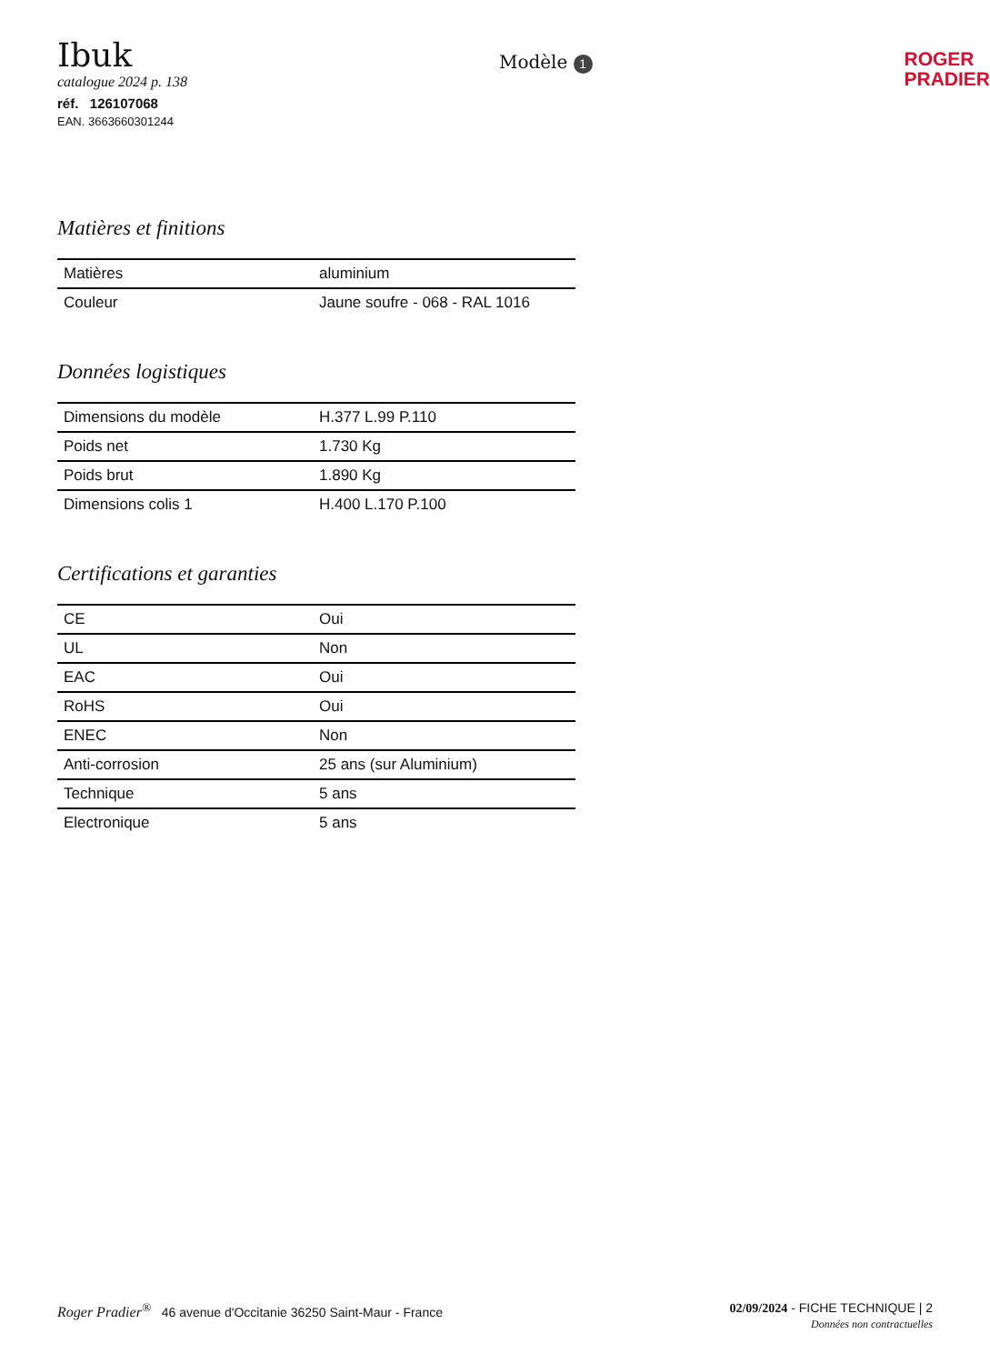Ibuk
catalogue 2024 p. 138
réf. 126107068
EAN. 3663660301244
Modèle 1
ROGER
PRADIER
Matières et finitions
| Matières | aluminium |
| Couleur | Jaune soufre - 068 - RAL 1016 |
Données logistiques
| Dimensions du modèle | H.377 L.99 P.110 |
| Poids net | 1.730 Kg |
| Poids brut | 1.890 Kg |
| Dimensions colis 1 | H.400 L.170 P.100 |
Certifications et garanties
| CE | Oui |
| UL | Non |
| EAC | Oui |
| RoHS | Oui |
| ENEC | Non |
| Anti-corrosion | 25 ans (sur Aluminium) |
| Technique | 5 ans |
| Electronique | 5 ans |
Roger Pradier<sup>®</sup> 46 avenue d'Occitanie 36250 Saint-Maur - France
02/09/2024 - FICHE TECHNIQUE | 2
Données non contractuelles